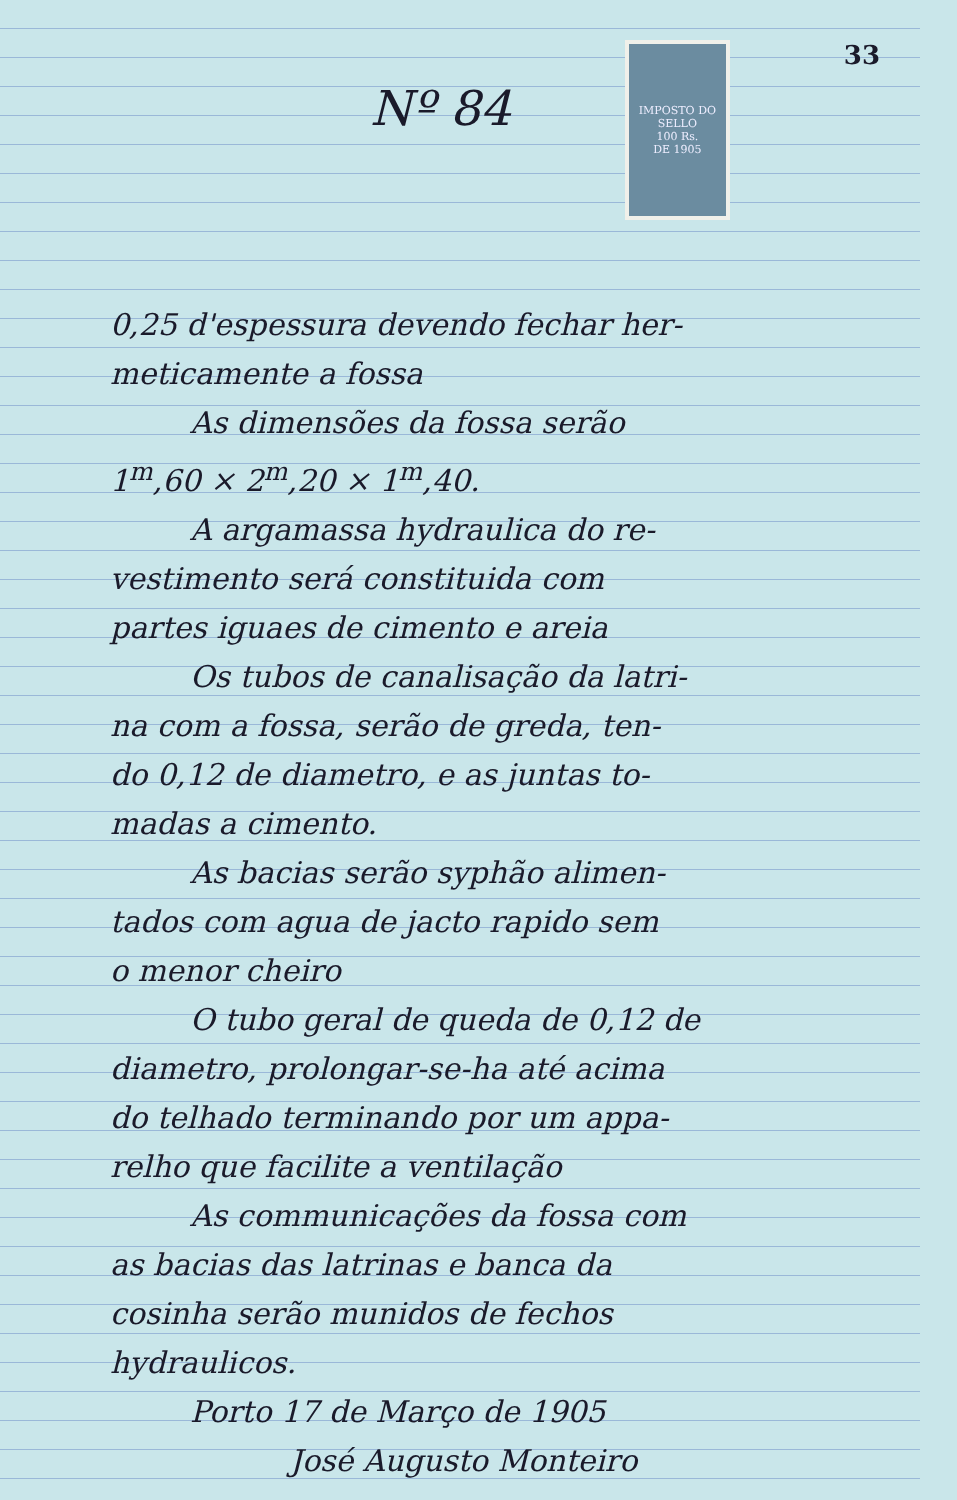Nº 84
IMPOSTO DO SELLO
100 Rs.
DE 1905
33
0,25 d'espessura devendo fechar her-
meticamente a fossa
As dimensões da fossa serão
1<sup>m</sup>,60 × 2<sup>m</sup>,20 × 1<sup>m</sup>,40.
A argamassa hydraulica do re-
vestimento será constituida com
partes iguaes de cimento e areia
Os tubos de canalisação da latri-
na com a fossa, serão de greda, ten-
do 0,12 de diametro, e as juntas to-
madas a cimento.
As bacias serão syphão alimen-
tados com agua de jacto rapido sem
o menor cheiro
O tubo geral de queda de 0,12 de
diametro, prolongar-se-ha até acima
do telhado terminando por um appa-
relho que facilite a ventilação
As communicações da fossa com
as bacias das latrinas e banca da
cosinha serão munidos de fechos
hydraulicos.
Porto 17 de Março de 1905
José Augusto Monteiro